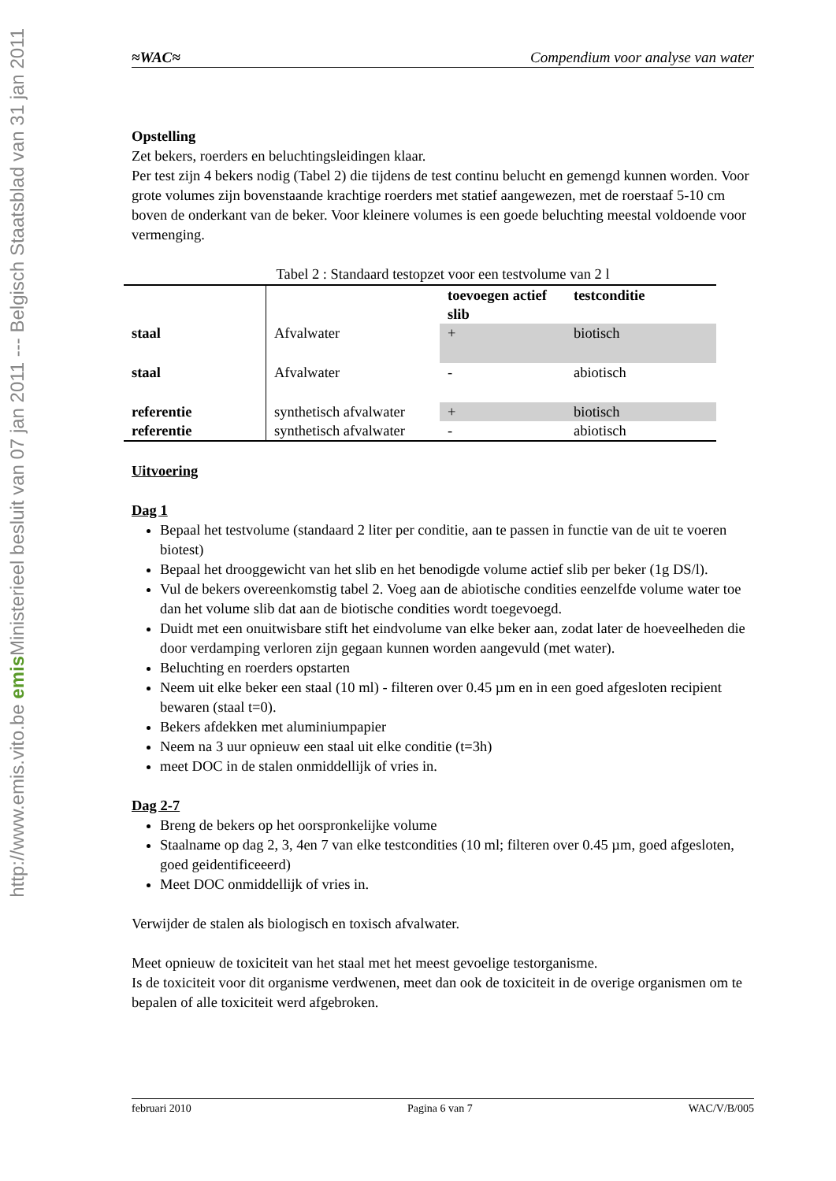Ministerieel besluit van 07 jan 2011 --- Belgisch Staatsblad van 31 jan 2011
http://www.emis.vito.be emis
≈WAC≈ Compendium voor analyse van water
Opstelling
Zet bekers, roerders en beluchtingsleidingen klaar.
Per test zijn 4 bekers nodig (Tabel 2) die tijdens de test continu belucht en gemengd kunnen worden. Voor grote volumes zijn bovenstaande krachtige roerders met statief aangewezen, met de roerstaaf 5-10 cm boven de onderkant van de beker. Voor kleinere volumes is een goede beluchting meestal voldoende voor vermenging.
Tabel 2 : Standaard testopzet voor een testvolume van 2 l
| | | toevoegen actief slib | testconditie |
| --- | --- | --- | --- |
| staal | Afvalwater | + | biotisch |
| staal | Afvalwater | - | abiotisch |
| referentie | synthetisch afvalwater | + | biotisch |
| referentie | synthetisch afvalwater | - | abiotisch |
Uitvoering
Dag 1
Bepaal het testvolume (standaard 2 liter per conditie, aan te passen in functie van de uit te voeren biotest)
Bepaal het drooggewicht van het slib en het benodigde volume actief slib per beker (1g DS/l).
Vul de bekers overeenkomstig tabel 2. Voeg aan de abiotische condities eenzelfde volume water toe dan het volume slib dat aan de biotische condities wordt toegevoegd.
Duidt met een onuitwisbare stift het eindvolume van elke beker aan, zodat later de hoeveelheden die door verdamping verloren zijn gegaan kunnen worden aangevuld (met water).
Beluchting en roerders opstarten
Neem uit elke beker een staal (10 ml) - filteren over 0.45 µm en in een goed afgesloten recipient bewaren (staal t=0).
Bekers afdekken met aluminiumpapier
Neem na 3 uur opnieuw een staal uit elke conditie (t=3h)
meet DOC in de stalen onmiddellijk of vries in.
Dag 2-7
Breng de bekers op het oorspronkelijke volume
Staalname op dag 2, 3, 4en 7 van elke testcondities (10 ml; filteren over 0.45 µm, goed afgesloten, goed geidentificeeerd)
Meet DOC onmiddellijk of vries in.
Verwijder de stalen als biologisch en toxisch afvalwater.
Meet opnieuw de toxiciteit van het staal met het meest gevoelige testorganisme.
Is de toxiciteit voor dit organisme verdwenen, meet dan ook de toxiciteit in de overige organismen om te bepalen of alle toxiciteit werd afgebroken.
februari 2010 Pagina 6 van 7 WAC/V/B/005